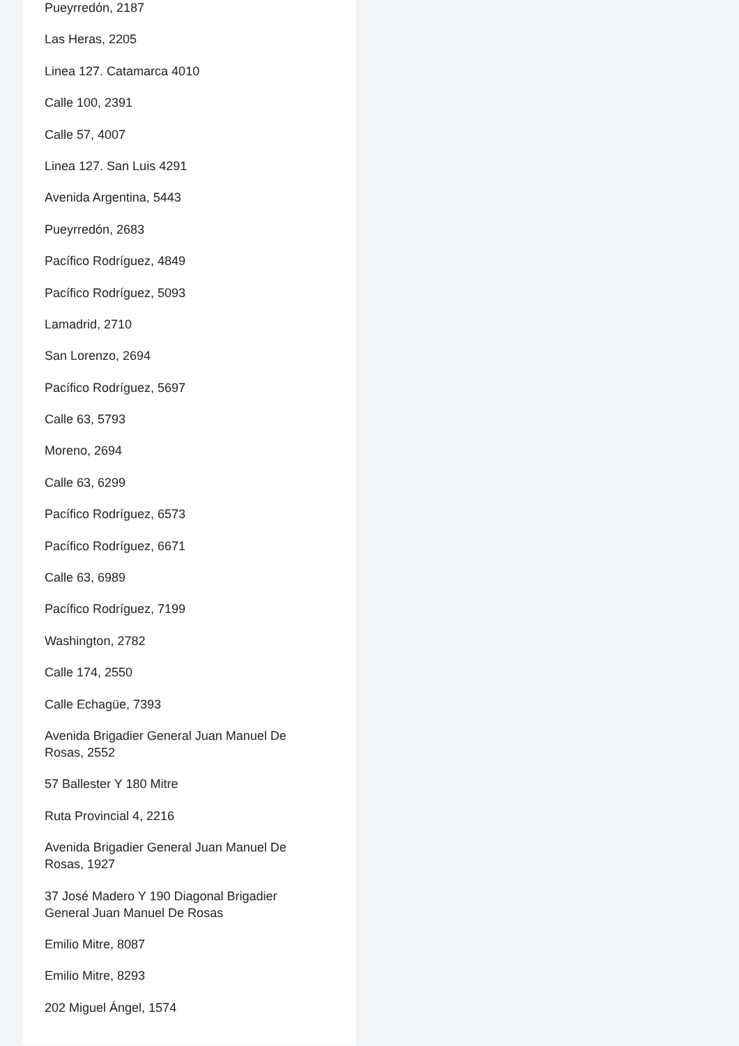Pueyrredón, 2187
Las Heras, 2205
Linea 127. Catamarca 4010
Calle 100, 2391
Calle 57, 4007
Linea 127. San Luis 4291
Avenida Argentina, 5443
Pueyrredón, 2683
Pacífico Rodríguez, 4849
Pacífico Rodríguez, 5093
Lamadrid, 2710
San Lorenzo, 2694
Pacífico Rodríguez, 5697
Calle 63, 5793
Moreno, 2694
Calle 63, 6299
Pacífico Rodríguez, 6573
Pacífico Rodríguez, 6671
Calle 63, 6989
Pacífico Rodríguez, 7199
Washington, 2782
Calle 174, 2550
Calle Echagüe, 7393
Avenida Brigadier General Juan Manuel De Rosas, 2552
57 Ballester Y 180 Mitre
Ruta Provincial 4, 2216
Avenida Brigadier General Juan Manuel De Rosas, 1927
37 José Madero Y 190 Diagonal Brigadier General Juan Manuel De Rosas
Emilio Mitre, 8087
Emilio Mitre, 8293
202 Miguel Ángel, 1574